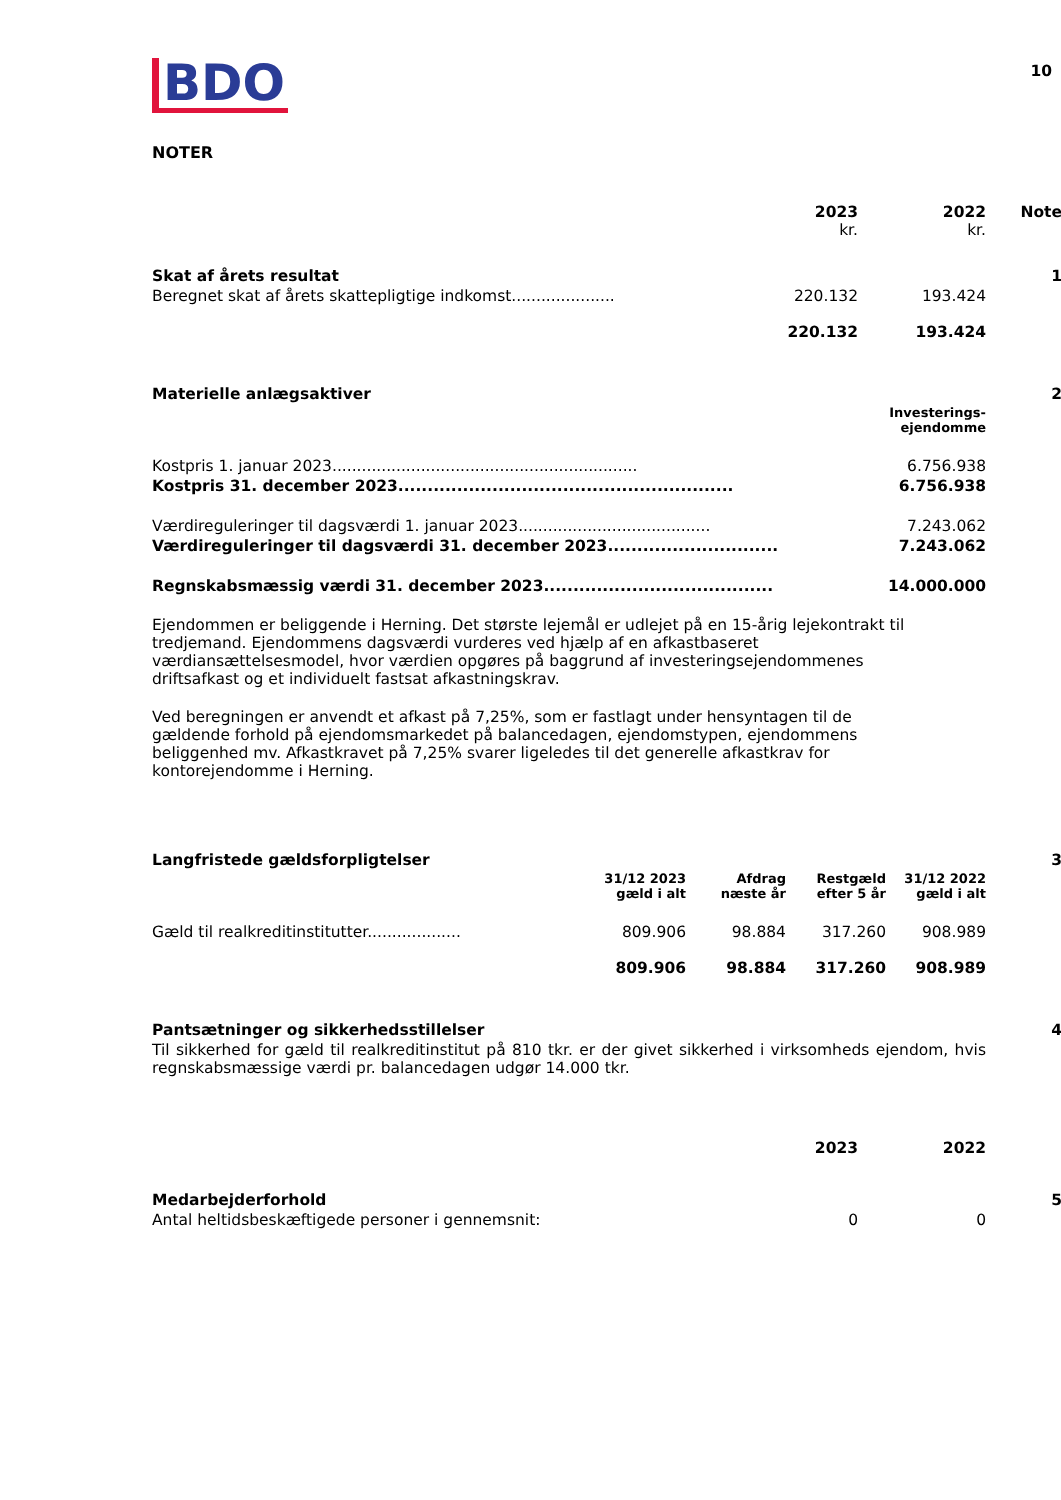10
BDO
NOTER
| | 2023 kr. | 2022 kr. | Note |
| Skat af årets resultat | | | 1 |
| Beregnet skat af årets skattepligtige indkomst..................... | 220.132 | 193.424 | |
| | 220.132 | 193.424 | |
| Materielle anlægsaktiver | | | 2 |
| | | Investerings- ejendomme | |
| Kostpris 1. januar 2023.............................................................. | | 6.756.938 | |
| Kostpris 31. december 2023......................................................... | | 6.756.938 | |
| Værdireguleringer til dagsværdi 1. januar 2023....................................... | | 7.243.062 | |
| Værdireguleringer til dagsværdi 31. december 2023............................. | | 7.243.062 | |
| Regnskabsmæssig værdi 31. december 2023....................................... | | 14.000.000 | |
Ejendommen er beliggende i Herning. Det største lejemål er udlejet på en 15-årig lejekontrakt til tredjemand. Ejendommens dagsværdi vurderes ved hjælp af en afkastbaseret værdiansættelsesmodel, hvor værdien opgøres på baggrund af investeringsejendommenes driftsafkast og et individuelt fastsat afkastningskrav.
Ved beregningen er anvendt et afkast på 7,25%, som er fastlagt under hensyntagen til de gældende forhold på ejendomsmarkedet på balancedagen, ejendomstypen, ejendommens beliggenhed mv. Afkastkravet på 7,25% svarer ligeledes til det generelle afkastkrav for kontorejendomme i Herning.
| Langfristede gældsforpligtelser | | | | | 3 |
| | 31/12 2023 gæld i alt | Afdrag næste år | Restgæld efter 5 år | 31/12 2022 gæld i alt | |
| Gæld til realkreditinstitutter................... | 809.906 | 98.884 | 317.260 | 908.989 | |
| | 809.906 | 98.884 | 317.260 | 908.989 | |
| Pantsætninger og sikkerhedsstillelser | | | | | 4 |
| Til sikkerhed for gæld til realkreditinstitut på 810 tkr. er der givet sikkerhed i virksomheds ejendom, hvis regnskabsmæssige værdi pr. balancedagen udgør 14.000 tkr. | | | | | |
| | 2023 | 2022 | |
| Medarbejderforhold | | | 5 |
| Antal heltidsbeskæftigede personer i gennemsnit: | 0 | 0 | |